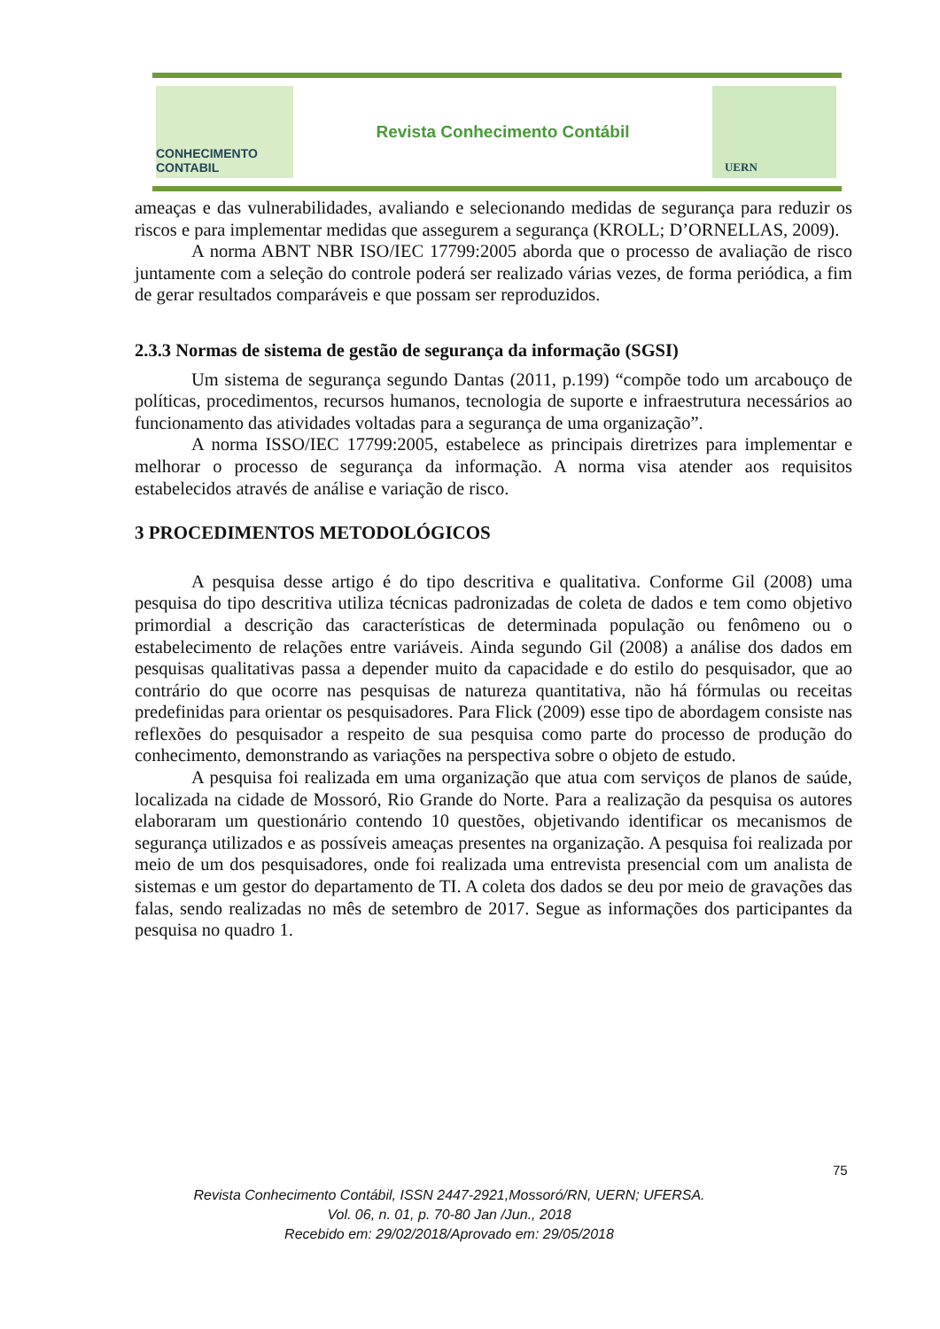CONHECIMENTO CONTABIL
Revista Conhecimento Contábil
UERN
ameaças e das vulnerabilidades, avaliando e selecionando medidas de segurança para reduzir os riscos e para implementar medidas que assegurem a segurança (KROLL; D’ORNELLAS, 2009).
A norma ABNT NBR ISO/IEC 17799:2005 aborda que o processo de avaliação de risco juntamente com a seleção do controle poderá ser realizado várias vezes, de forma periódica, a fim de gerar resultados comparáveis e que possam ser reproduzidos.
2.3.3 Normas de sistema de gestão de segurança da informação (SGSI)
Um sistema de segurança segundo Dantas (2011, p.199) “compõe todo um arcabouço de políticas, procedimentos, recursos humanos, tecnologia de suporte e infraestrutura necessários ao funcionamento das atividades voltadas para a segurança de uma organização”.
A norma ISSO/IEC 17799:2005, estabelece as principais diretrizes para implementar e melhorar o processo de segurança da informação. A norma visa atender aos requisitos estabelecidos através de análise e variação de risco.
3 PROCEDIMENTOS METODOLÓGICOS
A pesquisa desse artigo é do tipo descritiva e qualitativa. Conforme Gil (2008) uma pesquisa do tipo descritiva utiliza técnicas padronizadas de coleta de dados e tem como objetivo primordial a descrição das características de determinada população ou fenômeno ou o estabelecimento de relações entre variáveis. Ainda segundo Gil (2008) a análise dos dados em pesquisas qualitativas passa a depender muito da capacidade e do estilo do pesquisador, que ao contrário do que ocorre nas pesquisas de natureza quantitativa, não há fórmulas ou receitas predefinidas para orientar os pesquisadores. Para Flick (2009) esse tipo de abordagem consiste nas reflexões do pesquisador a respeito de sua pesquisa como parte do processo de produção do conhecimento, demonstrando as variações na perspectiva sobre o objeto de estudo.
A pesquisa foi realizada em uma organização que atua com serviços de planos de saúde, localizada na cidade de Mossoró, Rio Grande do Norte. Para a realização da pesquisa os autores elaboraram um questionário contendo 10 questões, objetivando identificar os mecanismos de segurança utilizados e as possíveis ameaças presentes na organização. A pesquisa foi realizada por meio de um dos pesquisadores, onde foi realizada uma entrevista presencial com um analista de sistemas e um gestor do departamento de TI. A coleta dos dados se deu por meio de gravações das falas, sendo realizadas no mês de setembro de 2017. Segue as informações dos participantes da pesquisa no quadro 1.
75
Revista Conhecimento Contábil, ISSN 2447-2921,Mossoró/RN, UERN; UFERSA.
Vol. 06, n. 01, p. 70-80 Jan /Jun., 2018
Recebido em: 29/02/2018/Aprovado em: 29/05/2018